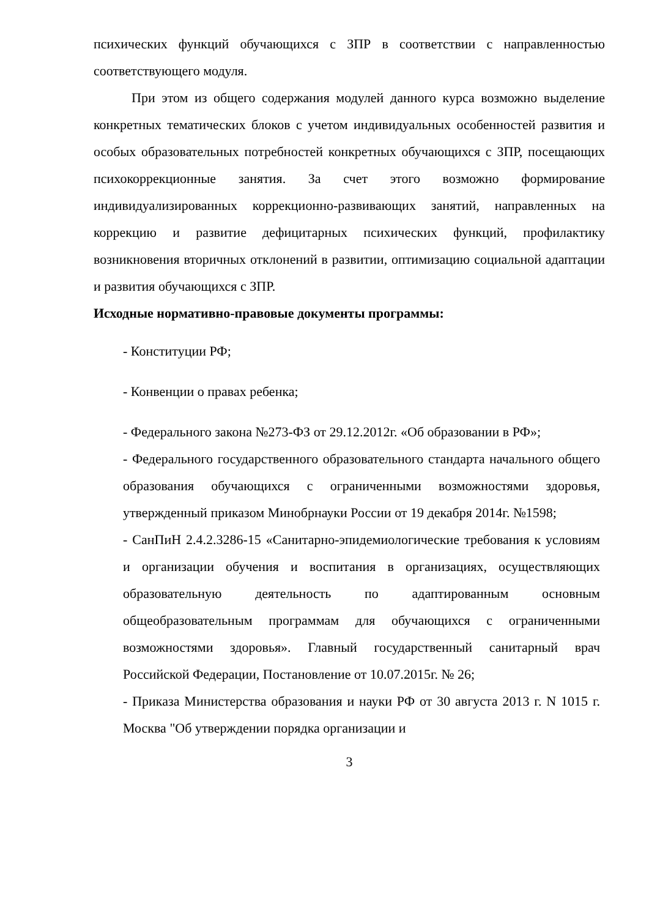психических функций обучающихся с ЗПР в соответствии с направленностью соответствующего модуля.
При этом из общего содержания модулей данного курса возможно выделение конкретных тематических блоков с учетом индивидуальных особенностей развития и особых образовательных потребностей конкретных обучающихся с ЗПР, посещающих психокоррекционные занятия. За счет этого возможно формирование индивидуализированных коррекционно-развивающих занятий, направленных на коррекцию и развитие дефицитарных психических функций, профилактику возникновения вторичных отклонений в развитии, оптимизацию социальной адаптации и развития обучающихся с ЗПР.
Исходные нормативно-правовые документы программы:
- Конституции РФ;
- Конвенции о правах ребенка;
- Федерального закона №273-ФЗ от 29.12.2012г. «Об образовании в РФ»;
- Федерального государственного образовательного стандарта начального общего образования обучающихся с ограниченными возможностями здоровья, утвержденный приказом Минобрнауки России от 19 декабря 2014г. №1598;
- СанПиН 2.4.2.3286-15 «Санитарно-эпидемиологические требования к условиям и организации обучения и воспитания в организациях, осуществляющих образовательную деятельность по адаптированным основным общеобразовательным программам для обучающихся с ограниченными возможностями здоровья». Главный государственный санитарный врач Российской Федерации, Постановление от 10.07.2015г. № 26;
- Приказа Министерства образования и науки РФ от 30 августа 2013 г. N 1015 г. Москва "Об утверждении порядка организации и
3